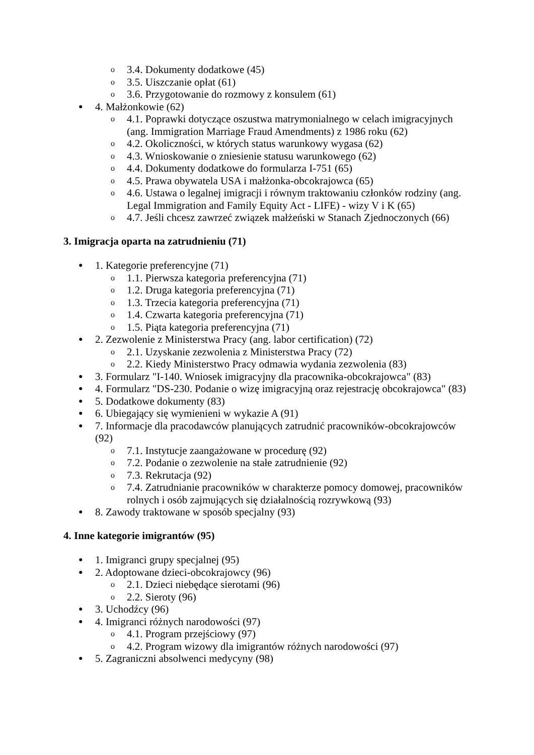o 3.4. Dokumenty dodatkowe (45)
o 3.5. Uiszczanie opłat (61)
o 3.6. Przygotowanie do rozmowy z konsulem (61)
● 4. Małżonkowie (62)
o 4.1. Poprawki dotyczące oszustwa matrymonialnego w celach imigracyjnych (ang. Immigration Marriage Fraud Amendments) z 1986 roku (62)
o 4.2. Okoliczności, w których status warunkowy wygasa (62)
o 4.3. Wnioskowanie o zniesienie statusu warunkowego (62)
o 4.4. Dokumenty dodatkowe do formularza I-751 (65)
o 4.5. Prawa obywatela USA i małżonka-obcokrajowca (65)
o 4.6. Ustawa o legalnej imigracji i równym traktowaniu członków rodziny (ang. Legal Immigration and Family Equity Act - LIFE) - wizy V i K (65)
o 4.7. Jeśli chcesz zawrzeć związek małżeński w Stanach Zjednoczonych (66)
3. Imigracja oparta na zatrudnieniu (71)
● 1. Kategorie preferencyjne (71)
o 1.1. Pierwsza kategoria preferencyjna (71)
o 1.2. Druga kategoria preferencyjna (71)
o 1.3. Trzecia kategoria preferencyjna (71)
o 1.4. Czwarta kategoria preferencyjna (71)
o 1.5. Piąta kategoria preferencyjna (71)
● 2. Zezwolenie z Ministerstwa Pracy (ang. labor certification) (72)
o 2.1. Uzyskanie zezwolenia z Ministerstwa Pracy (72)
o 2.2. Kiedy Ministerstwo Pracy odmawia wydania zezwolenia (83)
● 3. Formularz "I-140. Wniosek imigracyjny dla pracownika-obcokrajowca" (83)
● 4. Formularz "DS-230. Podanie o wizę imigracyjną oraz rejestrację obcokrajowca" (83)
● 5. Dodatkowe dokumenty (83)
● 6. Ubiegający się wymienieni w wykazie A (91)
● 7. Informacje dla pracodawców planujących zatrudnić pracowników-obcokrajowców (92)
o 7.1. Instytucje zaangażowane w procedurę (92)
o 7.2. Podanie o zezwolenie na stałe zatrudnienie (92)
o 7.3. Rekrutacja (92)
o 7.4. Zatrudnianie pracowników w charakterze pomocy domowej, pracowników rolnych i osób zajmujących się działalnością rozrywkową (93)
● 8. Zawody traktowane w sposób specjalny (93)
4. Inne kategorie imigrantów (95)
● 1. Imigranci grupy specjalnej (95)
● 2. Adoptowane dzieci-obcokrajowcy (96)
o 2.1. Dzieci niebędące sierotami (96)
o 2.2. Sieroty (96)
● 3. Uchodźcy (96)
● 4. Imigranci różnych narodowości (97)
o 4.1. Program przejściowy (97)
o 4.2. Program wizowy dla imigrantów różnych narodowości (97)
● 5. Zagraniczni absolwenci medycyny (98)